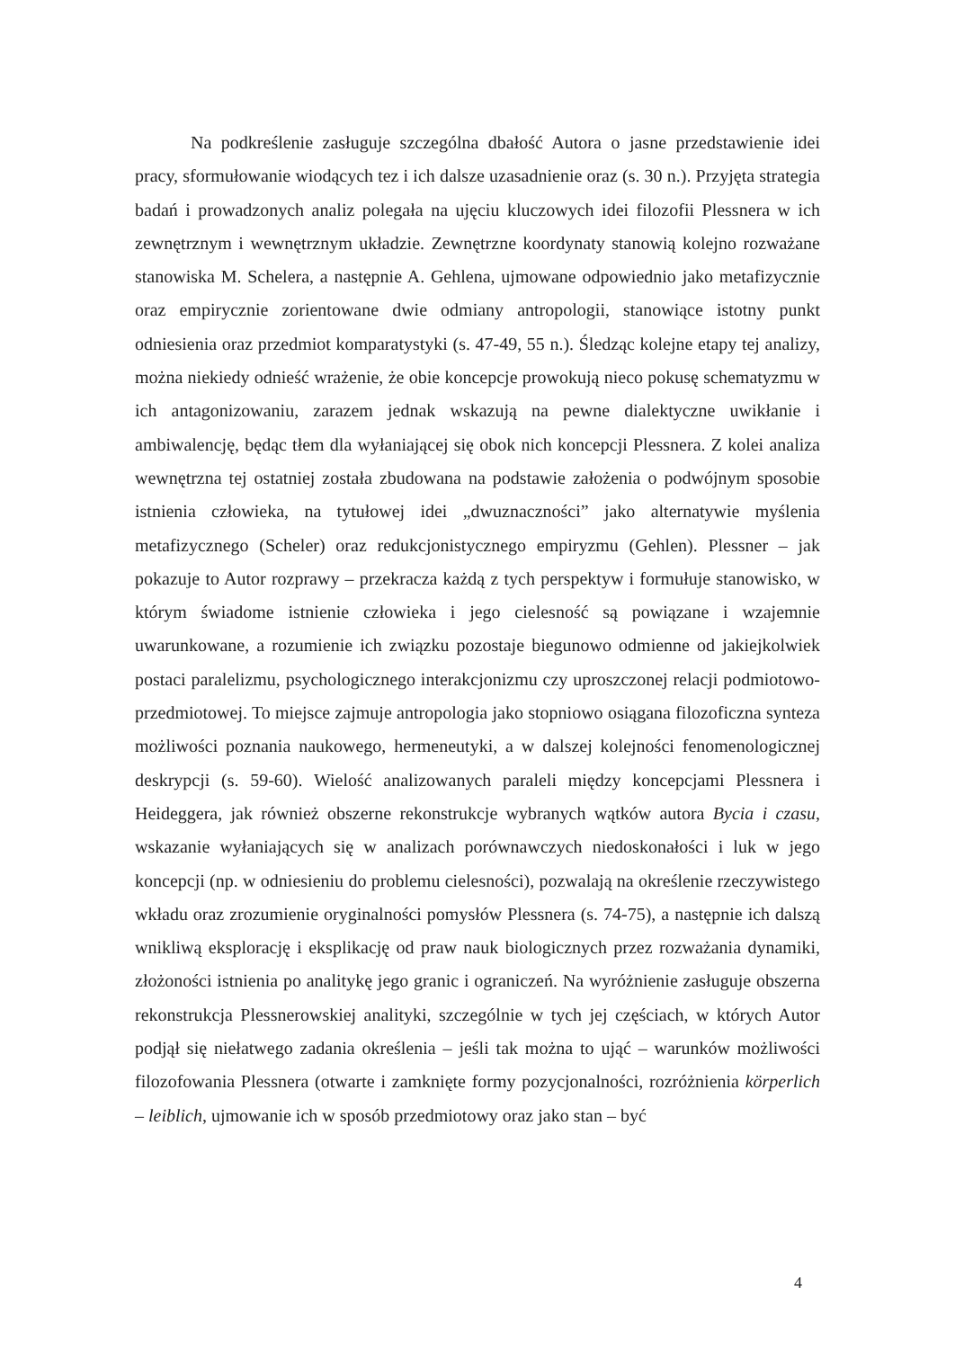Na podkreślenie zasługuje szczególna dbałość Autora o jasne przedstawienie idei pracy, sformułowanie wiodących tez i ich dalsze uzasadnienie oraz (s. 30 n.). Przyjęta strategia badań i prowadzonych analiz polegała na ujęciu kluczowych idei filozofii Plessnera w ich zewnętrznym i wewnętrznym układzie. Zewnętrzne koordynaty stanowią kolejno rozważane stanowiska M. Schelera, a następnie A. Gehlena, ujmowane odpowiednio jako metafizycznie oraz empirycznie zorientowane dwie odmiany antropologii, stanowiące istotny punkt odniesienia oraz przedmiot komparatystyki (s. 47-49, 55 n.). Śledząc kolejne etapy tej analizy, można niekiedy odnieść wrażenie, że obie koncepcje prowokują nieco pokusę schematyzmu w ich antagonizowaniu, zarazem jednak wskazują na pewne dialektyczne uwikłanie i ambiwalencję, będąc tłem dla wyłaniającej się obok nich koncepcji Plessnera. Z kolei analiza wewnętrzna tej ostatniej została zbudowana na podstawie założenia o podwójnym sposobie istnienia człowieka, na tytułowej idei „dwuznaczności” jako alternatywie myślenia metafizycznego (Scheler) oraz redukcjonistycznego empiryzmu (Gehlen). Plessner – jak pokazuje to Autor rozprawy – przekracza każdą z tych perspektyw i formułuje stanowisko, w którym świadome istnienie człowieka i jego cielesność są powiązane i wzajemnie uwarunkowane, a rozumienie ich związku pozostaje biegunowo odmienne od jakiejkolwiek postaci paralelizmu, psychologicznego interakcjonizmu czy uproszczonej relacji podmiotowo-przedmiotowej. To miejsce zajmuje antropologia jako stopniowo osiągana filozoficzna synteza możliwości poznania naukowego, hermeneutyki, a w dalszej kolejności fenomenologicznej deskrypcji (s. 59-60). Wielość analizowanych paraleli między koncepcjami Plessnera i Heideggera, jak również obszerne rekonstrukcje wybranych wątków autora Bycia i czasu, wskazanie wyłaniających się w analizach porównawczych niedoskonałości i luk w jego koncepcji (np. w odniesieniu do problemu cielesności), pozwalają na określenie rzeczywistego wkładu oraz zrozumienie oryginalności pomysłów Plessnera (s. 74-75), a następnie ich dalszą wnikliwą eksplorację i eksplikację od praw nauk biologicznych przez rozważania dynamiki, złożoności istnienia po analitykę jego granic i ograniczeń. Na wyróżnienie zasługuje obszerna rekonstrukcja Plessnerowskiej analityki, szczególnie w tych jej częściach, w których Autor podjął się niełatwego zadania określenia – jeśli tak można to ująć – warunków możliwości filozofowania Plessnera (otwarte i zamknięte formy pozycjonalności, rozróżnienia körperlich – leiblich, ujmowanie ich w sposób przedmiotowy oraz jako stan – być
4